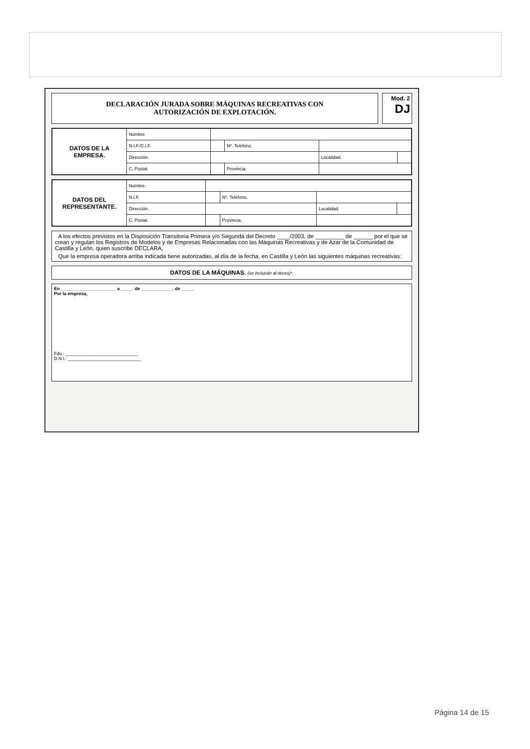DECLARACIÓN JURADA SOBRE MÁQUINAS RECREATIVAS CON
AUTORIZACIÓN DE EXPLOTACIÓN.
Mod. 2
DJ
| DATOS DE LA EMPRESA. | Nombre | | | | |
| | N.I.F./C.I.F. | | Nº. Teléfono. | | |
| | Dirección. | | | Localidad. | |
| | C. Postal. | | Provincia. | | |
| DATOS DEL REPRESENTANTE. | Nombre. | | | | |
| | N.I.F. | | Nº. Teléfono. | | |
| | Dirección. | | | Localidad. | |
| | C. Postal. | | Provincia. | | |
A los efectos previstos en la Disposición Transitoria Primera y/o Segunda del Decreto ____/2003, de _________ de ______ por el que se crean y regulan los Registros de Modelos y de Empresas Relacionadas con las Máquinas Recreativas y de Azar de la Comunidad de Castilla y León, quien suscribe DECLARA,
Que la empresa operadora arriba indicada tiene autorizadas, al día de la fecha, en Castilla y León las siguientes máquinas recreativas:
DATOS DE LA MÁQUINAS. (se incluirán al dorso)*.
En ______________________ a _____ de _____________ de _____
Por la empresa,
Fdo.: _____________________________
D.N.I.: _____________________________
Página 14 de 15